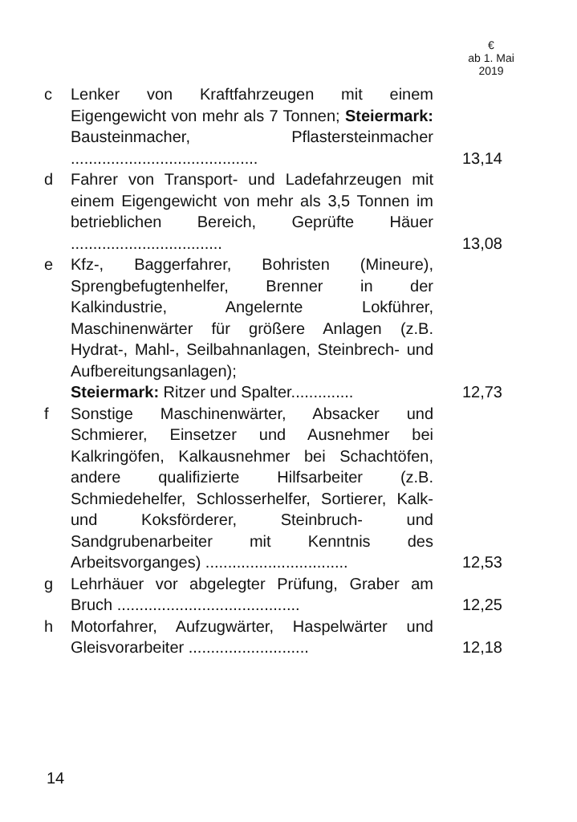€
ab 1. Mai
2019
| c | Lenker von Kraftfahrzeugen mit einem Eigengewicht von mehr als 7 Tonnen; Steiermark: Bausteinmacher, Pflastersteinmacher .......................................... | 13,14 |
| d | Fahrer von Transport- und Ladefahrzeugen mit einem Eigengewicht von mehr als 3,5 Tonnen im betrieblichen Bereich, Geprüfte Häuer .................................. | 13,08 |
| e | Kfz-, Baggerfahrer, Bohristen (Mineure), Sprengbefugtenhelfer, Brenner in der Kalkindustrie, Angelernte Lokführer, Maschinenwärter für größere Anlagen (z.B. Hydrat-, Mahl-, Seilbahnanlagen, Steinbrech- und Aufbereitungsanlagen); Steiermark: Ritzer und Spalter.............. | 12,73 |
| f | Sonstige Maschinenwärter, Absacker und Schmierer, Einsetzer und Ausnehmer bei Kalkringöfen, Kalkausnehmer bei Schachtöfen, andere qualifizierte Hilfsarbeiter (z.B. Schmiedehelfer, Schlosserhelfer, Sortierer, Kalk- und Koksförderer, Steinbruch- und Sandgrubenarbeiter mit Kenntnis des Arbeitsvorganges) ................................ | 12,53 |
| g | Lehrhäuer vor abgelegter Prüfung, Graber am Bruch ......................................... | 12,25 |
| h | Motorfahrer, Aufzugwärter, Haspelwärter und Gleisvorarbeiter ........................... | 12,18 |
14